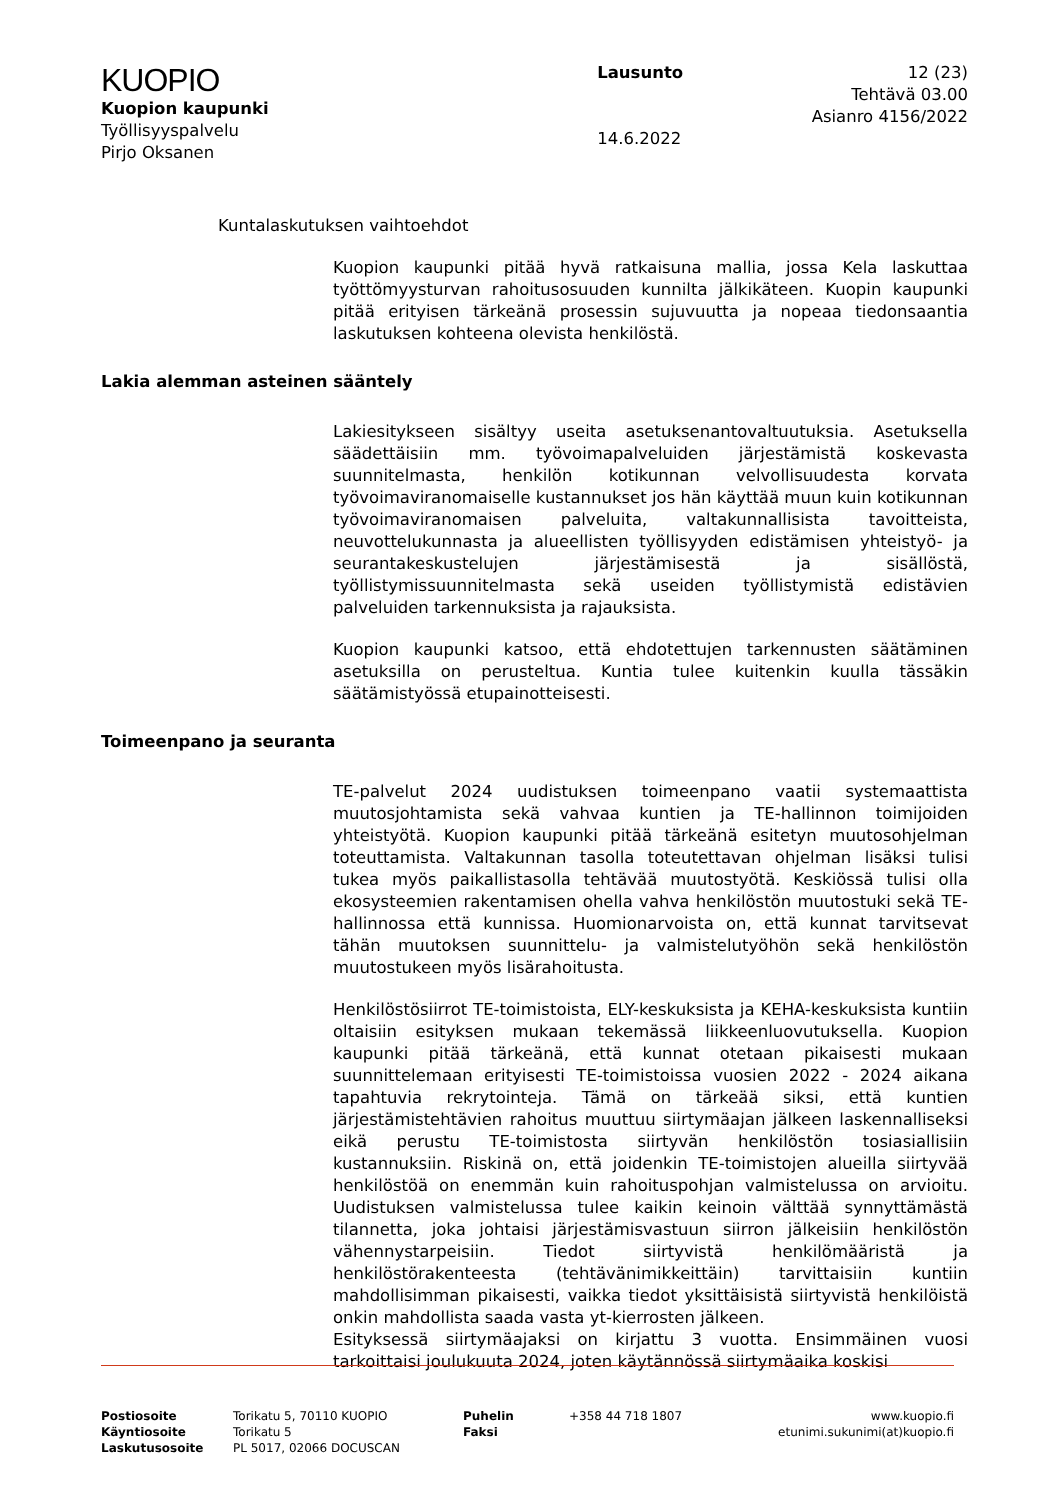KUOPIO
Kuopion kaupunki
Työllisyyspalvelu
Pirjo Oksanen
Lausunto
14.6.2022
12 (23)
Tehtävä 03.00
Asianro 4156/2022
Kuntalaskutuksen vaihtoehdot
Kuopion kaupunki pitää hyvä ratkaisuna mallia, jossa Kela laskuttaa työttömyysturvan rahoitusosuuden kunnilta jälkikäteen. Kuopin kaupunki pitää erityisen tärkeänä prosessin sujuvuutta ja nopeaa tiedonsaantia laskutuksen kohteena olevista henkilöstä.
Lakia alemman asteinen sääntely
Lakiesitykseen sisältyy useita asetuksenantovaltuutuksia. Asetuksella säädettäisiin mm. työvoimapalveluiden järjestämistä koskevasta suunnitelmasta, henkilön kotikunnan velvollisuudesta korvata työvoimaviranomaiselle kustannukset jos hän käyttää muun kuin kotikunnan työvoimaviranomaisen palveluita, valtakunnallisista tavoitteista, neuvottelukunnasta ja alueellisten työllisyyden edistämisen yhteistyö- ja seurantakeskustelujen järjestämisestä ja sisällöstä, työllistymissuunnitelmasta sekä useiden työllistymistä edistävien palveluiden tarkennuksista ja rajauksista.
Kuopion kaupunki katsoo, että ehdotettujen tarkennusten säätäminen asetuksilla on perusteltua. Kuntia tulee kuitenkin kuulla tässäkin säätämistyössä etupainotteisesti.
Toimeenpano ja seuranta
TE-palvelut 2024 uudistuksen toimeenpano vaatii systemaattista muutosjohtamista sekä vahvaa kuntien ja TE-hallinnon toimijoiden yhteistyötä. Kuopion kaupunki pitää tärkeänä esitetyn muutosohjelman toteuttamista. Valtakunnan tasolla toteutettavan ohjelman lisäksi tulisi tukea myös paikallistasolla tehtävää muutostyötä. Keskiössä tulisi olla ekosysteemien rakentamisen ohella vahva henkilöstön muutostuki sekä TE-hallinnossa että kunnissa. Huomionarvoista on, että kunnat tarvitsevat tähän muutoksen suunnittelu- ja valmistelutyöhön sekä henkilöstön muutostukeen myös lisärahoitusta.
Henkilöstösiirrot TE-toimistoista, ELY-keskuksista ja KEHA-keskuksista kuntiin oltaisiin esityksen mukaan tekemässä liikkeenluovutuksella. Kuopion kaupunki pitää tärkeänä, että kunnat otetaan pikaisesti mukaan suunnittelemaan erityisesti TE-toimistoissa vuosien 2022 - 2024 aikana tapahtuvia rekrytointeja. Tämä on tärkeää siksi, että kuntien järjestämistehtävien rahoitus muuttuu siirtymäajan jälkeen laskennalliseksi eikä perustu TE-toimistosta siirtyvän henkilöstön tosiasiallisiin kustannuksiin. Riskinä on, että joidenkin TE-toimistojen alueilla siirtyvää henkilöstöä on enemmän kuin rahoituspohjan valmistelussa on arvioitu. Uudistuksen valmistelussa tulee kaikin keinoin välttää synnyttämästä tilannetta, joka johtaisi järjestämisvastuun siirron jälkeisiin henkilöstön vähennystarpeisiin. Tiedot siirtyvistä henkilömääristä ja henkilöstörakenteesta (tehtävänimikkeittäin) tarvittaisiin kuntiin mahdollisimman pikaisesti, vaikka tiedot yksittäisistä siirtyvistä henkilöistä onkin mahdollista saada vasta yt-kierrosten jälkeen.
Esityksessä siirtymäajaksi on kirjattu 3 vuotta. Ensimmäinen vuosi tarkoittaisi joulukuuta 2024, joten käytännössä siirtymäaika koskisi
Postiosoite
Käyntiosoite
Laskutusosoite
Torikatu 5, 70110 KUOPIO
Torikatu 5
PL 5017, 02066 DOCUSCAN
Puhelin
Faksi
+358 44 718 1807 www.kuopio.fi
etunimi.sukunimi(at)kuopio.fi